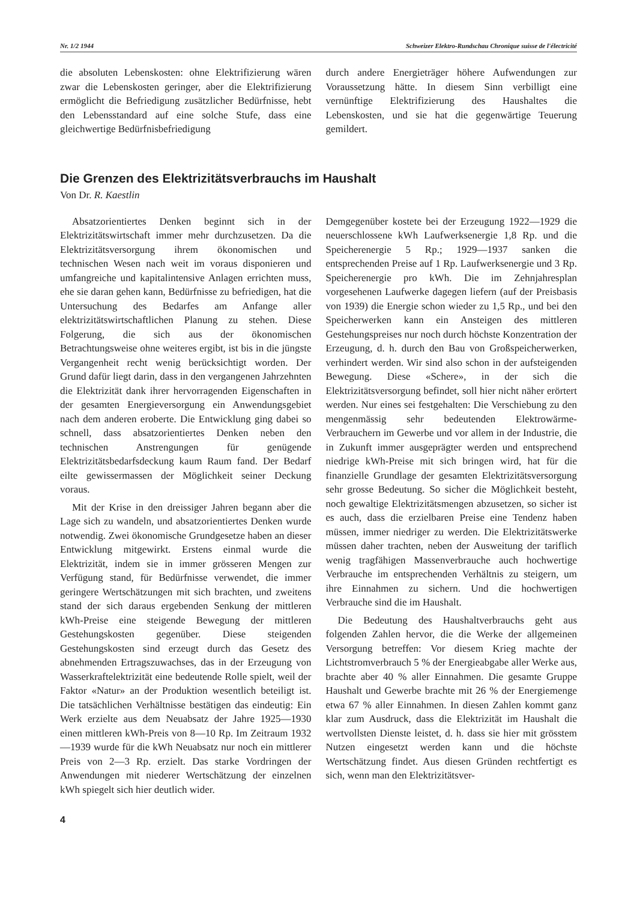Nr. 1/2 1944 Schweizer Elektro-Rundschau Chronique suisse de l'électricité
die absoluten Lebenskosten: ohne Elektrifizierung wären zwar die Lebenskosten geringer, aber die Elektrifizierung ermöglicht die Befriedigung zusätzlicher Bedürfnisse, hebt den Lebensstandard auf eine solche Stufe, dass eine gleichwertige Bedürfnisbefriedigung
durch andere Energieträger höhere Aufwendungen zur Voraussetzung hätte. In diesem Sinn verbilligt eine vernünftige Elektrifizierung des Haushaltes die Lebenskosten, und sie hat die gegenwärtige Teuerung gemildert.
Die Grenzen des Elektrizitätsverbrauchs im Haushalt
Von Dr. R. Kaestlin
Absatzorientiertes Denken beginnt sich in der Elektrizitätswirtschaft immer mehr durchzusetzen. Da die Elektrizitätsversorgung ihrem ökonomischen und technischen Wesen nach weit im voraus disponieren und umfangreiche und kapitalintensive Anlagen errichten muss, ehe sie daran gehen kann, Bedürfnisse zu befriedigen, hat die Untersuchung des Bedarfes am Anfange aller elektrizitätswirtschaftlichen Planung zu stehen. Diese Folgerung, die sich aus der ökonomischen Betrachtungsweise ohne weiteres ergibt, ist bis in die jüngste Vergangenheit recht wenig berücksichtigt worden. Der Grund dafür liegt darin, dass in den vergangenen Jahrzehnten die Elektrizität dank ihrer hervorragenden Eigenschaften in der gesamten Energieversorgung ein Anwendungsgebiet nach dem anderen eroberte. Die Entwicklung ging dabei so schnell, dass absatzorientiertes Denken neben den technischen Anstrengungen für genügende Elektrizitätsbedarfsdeckung kaum Raum fand. Der Bedarf eilte gewissermassen der Möglichkeit seiner Deckung voraus.
Mit der Krise in den dreissiger Jahren begann aber die Lage sich zu wandeln, und absatzorientiertes Denken wurde notwendig. Zwei ökonomische Grundgesetze haben an dieser Entwicklung mitgewirkt. Erstens einmal wurde die Elektrizität, indem sie in immer grösseren Mengen zur Verfügung stand, für Bedürfnisse verwendet, die immer geringere Wertschätzungen mit sich brachten, und zweitens stand der sich daraus ergebenden Senkung der mittleren kWh-Preise eine steigende Bewegung der mittleren Gestehungskosten gegenüber. Diese steigenden Gestehungskosten sind erzeugt durch das Gesetz des abnehmenden Ertragszuwachses, das in der Erzeugung von Wasserkraftelektrizität eine bedeutende Rolle spielt, weil der Faktor «Natur» an der Produktion wesentlich beteiligt ist. Die tatsächlichen Verhältnisse bestätigen das eindeutig: Ein Werk erzielte aus dem Neuabsatz der Jahre 1925—1930 einen mittleren kWh-Preis von 8—10 Rp. Im Zeitraum 1932—1939 wurde für die kWh Neuabsatz nur noch ein mittlerer Preis von 2—3 Rp. erzielt. Das starke Vordringen der Anwendungen mit niederer Wertschätzung der einzelnen kWh spiegelt sich hier deutlich wider.
Demgegenüber kostete bei der Erzeugung 1922—1929 die neuerschlossene kWh Laufwerksenergie 1,8 Rp. und die Speicherenergie 5 Rp.; 1929—1937 sanken die entsprechenden Preise auf 1 Rp. Laufwerksenergie und 3 Rp. Speicherenergie pro kWh. Die im Zehnjahresplan vorgesehenen Laufwerke dagegen liefern (auf der Preisbasis von 1939) die Energie schon wieder zu 1,5 Rp., und bei den Speicherwerken kann ein Ansteigen des mittleren Gestehungspreises nur noch durch höchste Konzentration der Erzeugung, d. h. durch den Bau von Großspeicherwerken, verhindert werden. Wir sind also schon in der aufsteigenden Bewegung. Diese «Schere», in der sich die Elektrizitätsversorgung befindet, soll hier nicht näher erörtert werden. Nur eines sei festgehalten: Die Verschiebung zu den mengenmässig sehr bedeutenden Elektrowärme-Verbrauchern im Gewerbe und vor allem in der Industrie, die in Zukunft immer ausgeprägter werden und entsprechend niedrige kWh-Preise mit sich bringen wird, hat für die finanzielle Grundlage der gesamten Elektrizitätsversorgung sehr grosse Bedeutung. So sicher die Möglichkeit besteht, noch gewaltige Elektrizitätsmengen abzusetzen, so sicher ist es auch, dass die erzielbaren Preise eine Tendenz haben müssen, immer niedriger zu werden. Die Elektrizitätswerke müssen daher trachten, neben der Ausweitung der tariflich wenig tragfähigen Massenverbrauche auch hochwertige Verbrauche im entsprechenden Verhältnis zu steigern, um ihre Einnahmen zu sichern. Und die hochwertigen Verbrauche sind die im Haushalt.
Die Bedeutung des Haushaltverbrauchs geht aus folgenden Zahlen hervor, die die Werke der allgemeinen Versorgung betreffen: Vor diesem Krieg machte der Lichtstromverbrauch 5 % der Energieabgabe aller Werke aus, brachte aber 40 % aller Einnahmen. Die gesamte Gruppe Haushalt und Gewerbe brachte mit 26 % der Energiemenge etwa 67 % aller Einnahmen. In diesen Zahlen kommt ganz klar zum Ausdruck, dass die Elektrizität im Haushalt die wertvollsten Dienste leistet, d. h. dass sie hier mit grösstem Nutzen eingesetzt werden kann und die höchste Wertschätzung findet. Aus diesen Gründen rechtfertigt es sich, wenn man den Elektrizitätsver-
4